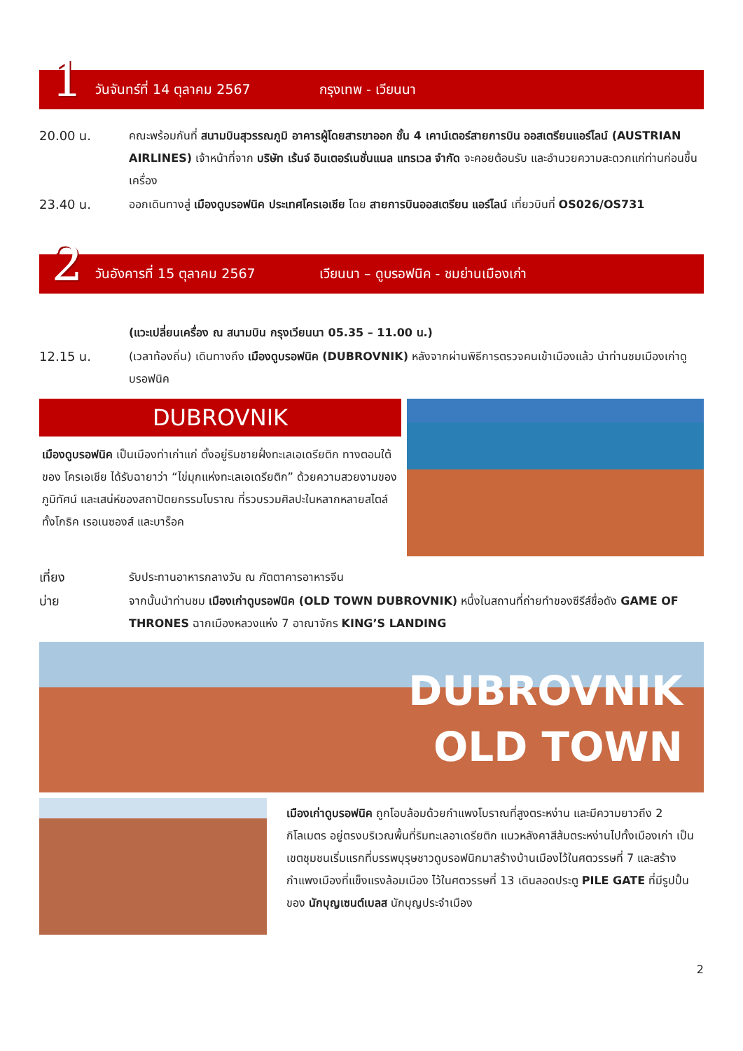1
วันจันทร์ที่ 14 ตุลาคม 2567 กรุงเทพ - เวียนนา
20.00 น. คณะพร้อมกันที่ สนามบินสุวรรณภูมิ อาคารผู้โดยสารขาออก ชั้น 4 เคาน์เตอร์สายการบิน ออสเตรียนแอร์ไลน์ (AUSTRIAN AIRLINES) เจ้าหน้าที่จาก บริษัท เร้นจ์ อินเตอร์เนชั่นแนล แทรเวล จำกัด จะคอยต้อนรับ และอำนวยความสะดวกแก่ท่านก่อนขึ้นเครื่อง
23.40 น. ออกเดินทางสู่ เมืองดูบรอฟนิค ประเทศโครเอเชีย โดย สายการบินออสเตรียน แอร์ไลน์ เที่ยวบินที่ OS026/OS731
2
วันอังคารที่ 15 ตุลาคม 2567
เวียนนา – ดูบรอฟนิค - ชมย่านเมืองเก่า
(แวะเปลี่ยนเครื่อง ณ สนามบิน กรุงเวียนนา 05.35 – 11.00 น.)
12.15 น. (เวลาท้องถิ่น) เดินทางถึง เมืองดูบรอฟนิค (DUBROVNIK) หลังจากผ่านพิธีการตรวจคนเข้าเมืองแล้ว นำท่านชมเมืองเก่าดูบรอฟนิค
DUBROVNIK
เมืองดูบรอฟนิค เป็นเมืองท่าเก่าแก่ ตั้งอยู่ริมชายฝั่งทะเลเอเดรียติก ทางตอนใต้ของ โครเอเชีย ได้รับฉายาว่า “ไข่มุกแห่งทะเลเอเดรียติก” ด้วยความสวยงามของภูมิทัศน์ และเสน่ห์ของสถาปัตยกรรมโบราณ ที่รวบรวมศิลปะในหลากหลายสไตล์ ทั้งโกธิค เรอเนซองส์ และบาร็อค
เที่ยง รับประทานอาหารกลางวัน ณ ภัตตาคารอาหารจีน
บ่าย จากนั้นนำท่านชม เมืองเก่าดูบรอฟนิค (OLD TOWN DUBROVNIK) หนึ่งในสถานที่ถ่ายทำของซีรีส์ชื่อดัง GAME OF THRONES ฉากเมืองหลวงแห่ง 7 อาณาจักร KING’S LANDING
DUBROVNIK
OLD TOWN
เมืองเก่าดูบรอฟนิค ถูกโอบล้อมด้วยกำแพงโบราณที่สูงตระหง่าน และมีความยาวถึง 2 กิโลเมตร อยู่ตรงบริเวณพื้นที่ริมทะเลอาเดรียติก แนวหลังคาสีส้มตระหง่านไปทั้งเมืองเก่า เป็นเขตชุมชนเริ่มแรกที่บรรพบุรุษชาวดูบรอฟนิกมาสร้างบ้านเมืองไว้ในศตวรรษที่ 7 และสร้างกำแพงเมืองที่แข็งแรงล้อมเมือง ไว้ในศตวรรษที่ 13 เดินลอดประตู PILE GATE ที่มีรูปปั้นของ นักบุญเซนต์เบลส นักบุญประจำเมือง
2